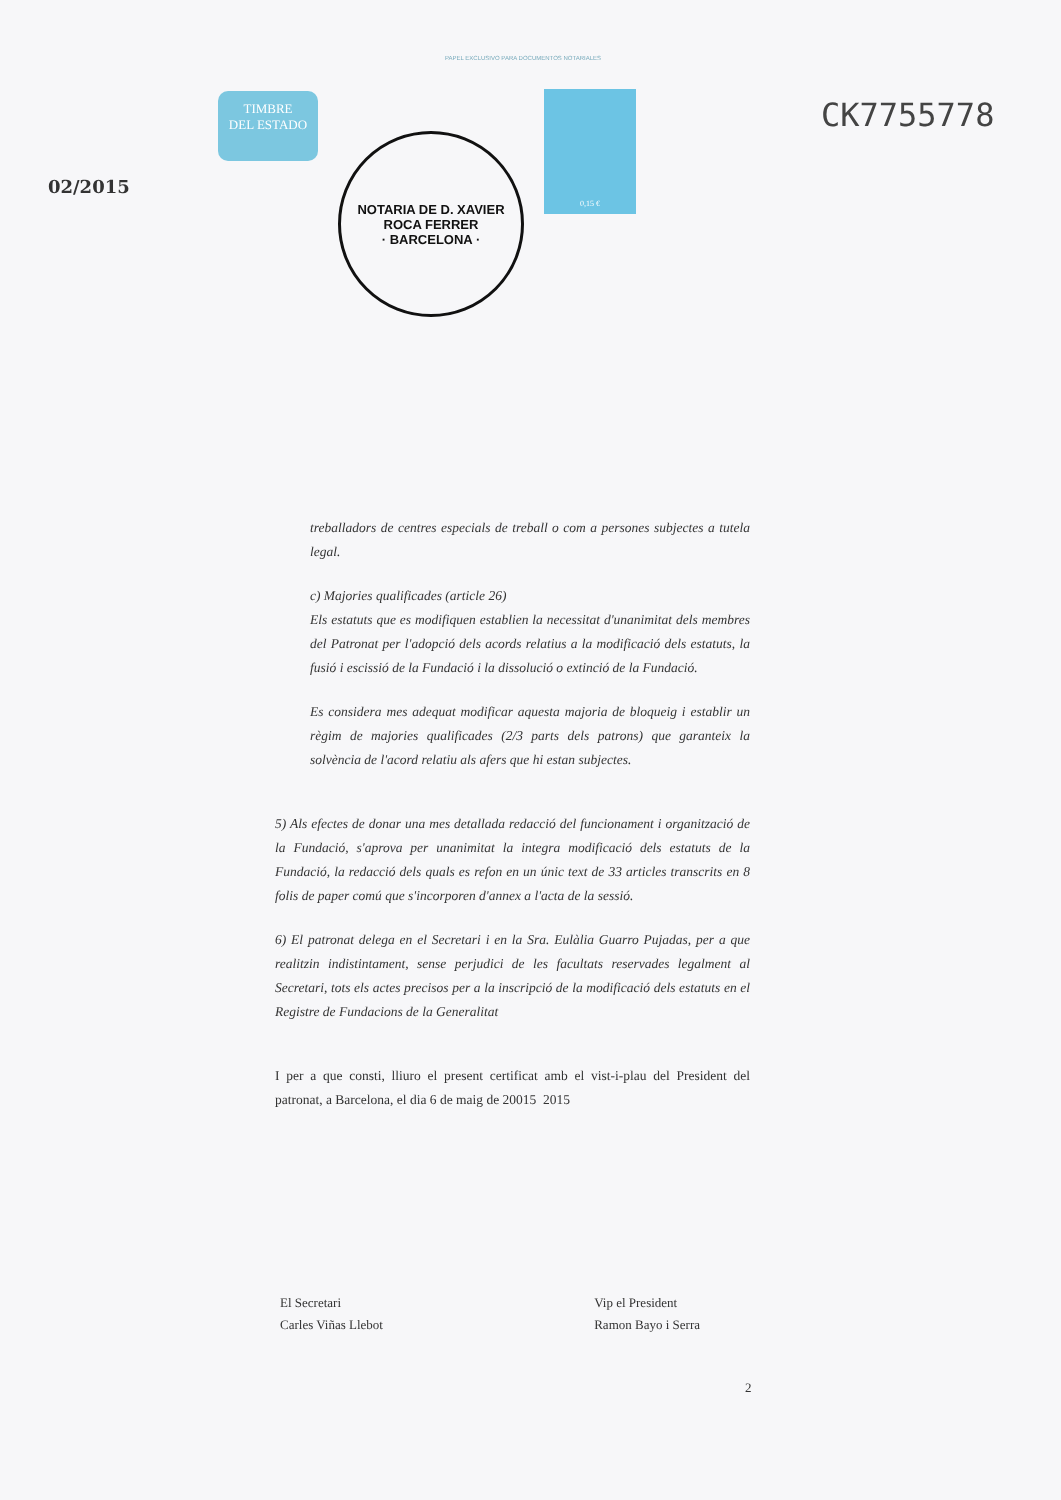PAPEL EXCLUSIVO PARA DOCUMENTOS NOTARIALES
02/2015
TIMBRE
DEL ESTADO
NOTARIA DE D. XAVIER ROCA FERRER
· BARCELONA ·
0,15 €
CK7755778
treballadors de centres especials de treball o com a persones subjectes a tutela legal.
c) Majories qualificades (article 26)
Els estatuts que es modifiquen establien la necessitat d'unanimitat dels membres del Patronat per l'adopció dels acords relatius a la modificació dels estatuts, la fusió i escissió de la Fundació i la dissolució o extinció de la Fundació.
Es considera mes adequat modificar aquesta majoria de bloqueig i establir un règim de majories qualificades (2/3 parts dels patrons) que garanteix la solvència de l'acord relatiu als afers que hi estan subjectes.
5) Als efectes de donar una mes detallada redacció del funcionament i organització de la Fundació, s'aprova per unanimitat la integra modificació dels estatuts de la Fundació, la redacció dels quals es refon en un únic text de 33 articles transcrits en 8 folis de paper comú que s'incorporen d'annex a l'acta de la sessió.
6) El patronat delega en el Secretari i en la Sra. Eulàlia Guarro Pujadas, per a que realitzin indistintament, sense perjudici de les facultats reservades legalment al Secretari, tots els actes precisos per a la inscripció de la modificació dels estatuts en el Registre de Fundacions de la Generalitat
I per a que consti, lliuro el present certificat amb el vist-i-plau del President del patronat, a Barcelona, el dia 6 de maig de 20015 2015
El Secretari
Carles Viñas Llebot
Vip el President
Ramon Bayo i Serra
2